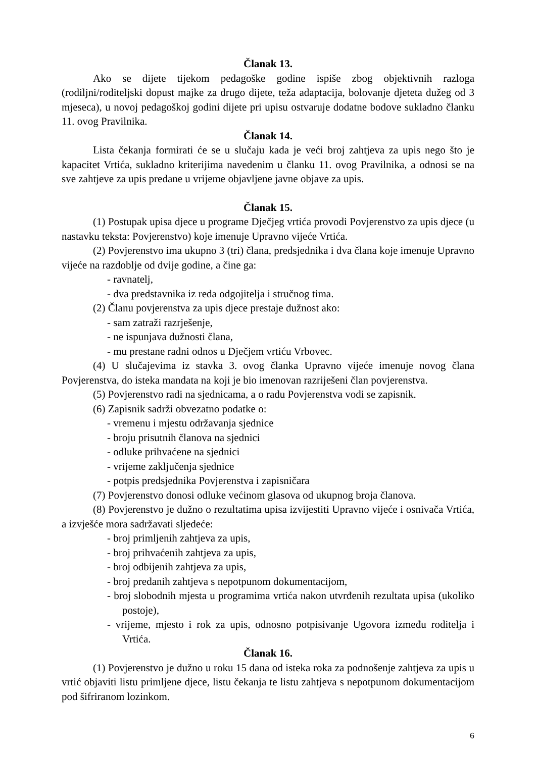Članak 13.
Ako se dijete tijekom pedagoške godine ispiše zbog objektivnih razloga (rodiljni/roditeljski dopust majke za drugo dijete, teža adaptacija, bolovanje djeteta dužeg od 3 mjeseca), u novoj pedagoškoj godini dijete pri upisu ostvaruje dodatne bodove sukladno članku 11. ovog Pravilnika.
Članak 14.
Lista čekanja formirati će se u slučaju kada je veći broj zahtjeva za upis nego što je kapacitet Vrtića, sukladno kriterijima navedenim u članku 11. ovog Pravilnika, a odnosi se na sve zahtjeve za upis predane u vrijeme objavljene javne objave za upis.
Članak 15.
(1) Postupak upisa djece u programe Dječjeg vrtića provodi Povjerenstvo za upis djece (u nastavku teksta: Povjerenstvo) koje imenuje Upravno vijeće Vrtića.
(2) Povjerenstvo ima ukupno 3 (tri) člana, predsjednika i dva člana koje imenuje Upravno vijeće na razdoblje od dvije godine, a čine ga:
- ravnatelj,
- dva predstavnika iz reda odgojitelja i stručnog tima.
(2) Članu povjerenstva za upis djece prestaje dužnost ako:
- sam zatraži razrješenje,
- ne ispunjava dužnosti člana,
- mu prestane radni odnos u Dječjem vrtiću Vrbovec.
(4) U slučajevima iz stavka 3. ovog članka Upravno vijeće imenuje novog člana Povjerenstva, do isteka mandata na koji je bio imenovan razriješeni član povjerenstva.
(5) Povjerenstvo radi na sjednicama, a o radu Povjerenstva vodi se zapisnik.
(6) Zapisnik sadrži obvezatno podatke o:
- vremenu i mjestu održavanja sjednice
- broju prisutnih članova na sjednici
- odluke prihvaćene na sjednici
- vrijeme zaključenja sjednice
- potpis predsjednika Povjerenstva i zapisničara
(7) Povjerenstvo donosi odluke većinom glasova od ukupnog broja članova.
(8) Povjerenstvo je dužno o rezultatima upisa izvijestiti Upravno vijeće i osnivača Vrtića, a izvješće mora sadržavati sljedeće:
- broj primljenih zahtjeva za upis,
- broj prihvaćenih zahtjeva za upis,
- broj odbijenih zahtjeva za upis,
- broj predanih zahtjeva s nepotpunom dokumentacijom,
- broj slobodnih mjesta u programima vrtića nakon utvrđenih rezultata upisa (ukoliko postoje),
- vrijeme, mjesto i rok za upis, odnosno potpisivanje Ugovora između roditelja i Vrtića.
Članak 16.
(1) Povjerenstvo je dužno u roku 15 dana od isteka roka za podnošenje zahtjeva za upis u vrtić objaviti listu primljene djece, listu čekanja te listu zahtjeva s nepotpunom dokumentacijom pod šifriranom lozinkom.
6